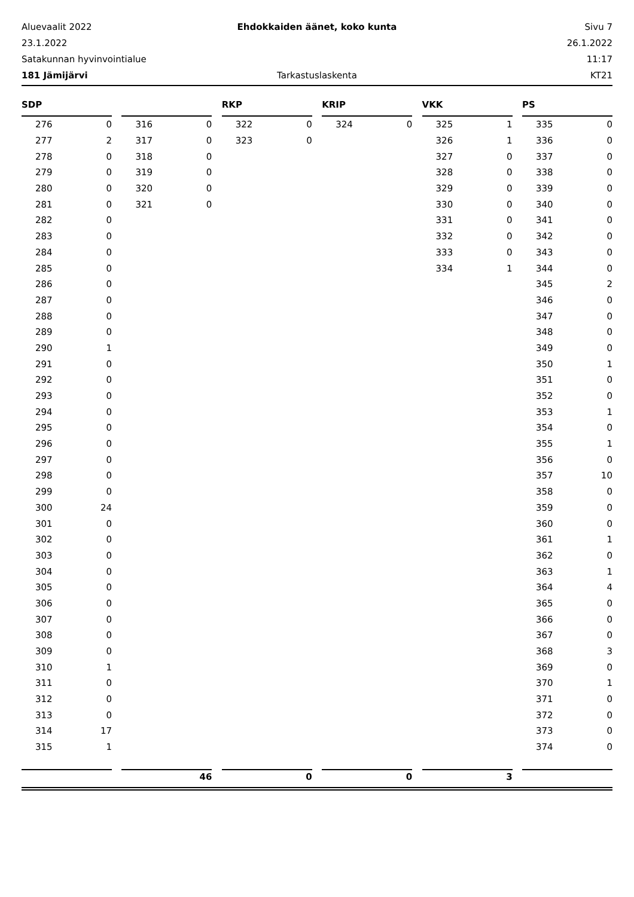Aluevaalit 2022 Ehdokkaiden äänet, koko kunta Sivu 7
23.1.2022 26.1.2022
Satakunnan hyvinvointialue 11:17
181 Jämijärvi Tarkastuslaskenta KT21
SDP
| 276 | 0 |
| 277 | 2 |
| 278 | 0 |
| 279 | 0 |
| 280 | 0 |
| 281 | 0 |
| 282 | 0 |
| 283 | 0 |
| 284 | 0 |
| 285 | 0 |
| 286 | 0 |
| 287 | 0 |
| 288 | 0 |
| 289 | 0 |
| 290 | 1 |
| 291 | 0 |
| 292 | 0 |
| 293 | 0 |
| 294 | 0 |
| 295 | 0 |
| 296 | 0 |
| 297 | 0 |
| 298 | 0 |
| 299 | 0 |
| 300 | 24 |
| 301 | 0 |
| 302 | 0 |
| 303 | 0 |
| 304 | 0 |
| 305 | 0 |
| 306 | 0 |
| 307 | 0 |
| 308 | 0 |
| 309 | 0 |
| 310 | 1 |
| 311 | 0 |
| 312 | 0 |
| 313 | 0 |
| 314 | 17 |
| 315 | 1 |
| 316 | 0 |
| 317 | 0 |
| 318 | 0 |
| 319 | 0 |
| 320 | 0 |
| 321 | 0 |
RKP
| 322 | 0 |
| 323 | 0 |
KRIP
| 324 | 0 |
VKK
| 325 | 1 |
| 326 | 1 |
| 327 | 0 |
| 328 | 0 |
| 329 | 0 |
| 330 | 0 |
| 331 | 0 |
| 332 | 0 |
| 333 | 0 |
| 334 | 1 |
PS
| 335 | 0 |
| 336 | 0 |
| 337 | 0 |
| 338 | 0 |
| 339 | 0 |
| 340 | 0 |
| 341 | 0 |
| 342 | 0 |
| 343 | 0 |
| 344 | 0 |
| 345 | 2 |
| 346 | 0 |
| 347 | 0 |
| 348 | 0 |
| 349 | 0 |
| 350 | 1 |
| 351 | 0 |
| 352 | 0 |
| 353 | 1 |
| 354 | 0 |
| 355 | 1 |
| 356 | 0 |
| 357 | 10 |
| 358 | 0 |
| 359 | 0 |
| 360 | 0 |
| 361 | 1 |
| 362 | 0 |
| 363 | 1 |
| 364 | 4 |
| 365 | 0 |
| 366 | 0 |
| 367 | 0 |
| 368 | 3 |
| 369 | 0 |
| 370 | 1 |
| 371 | 0 |
| 372 | 0 |
| 373 | 0 |
| 374 | 0 |
46 0 0 3